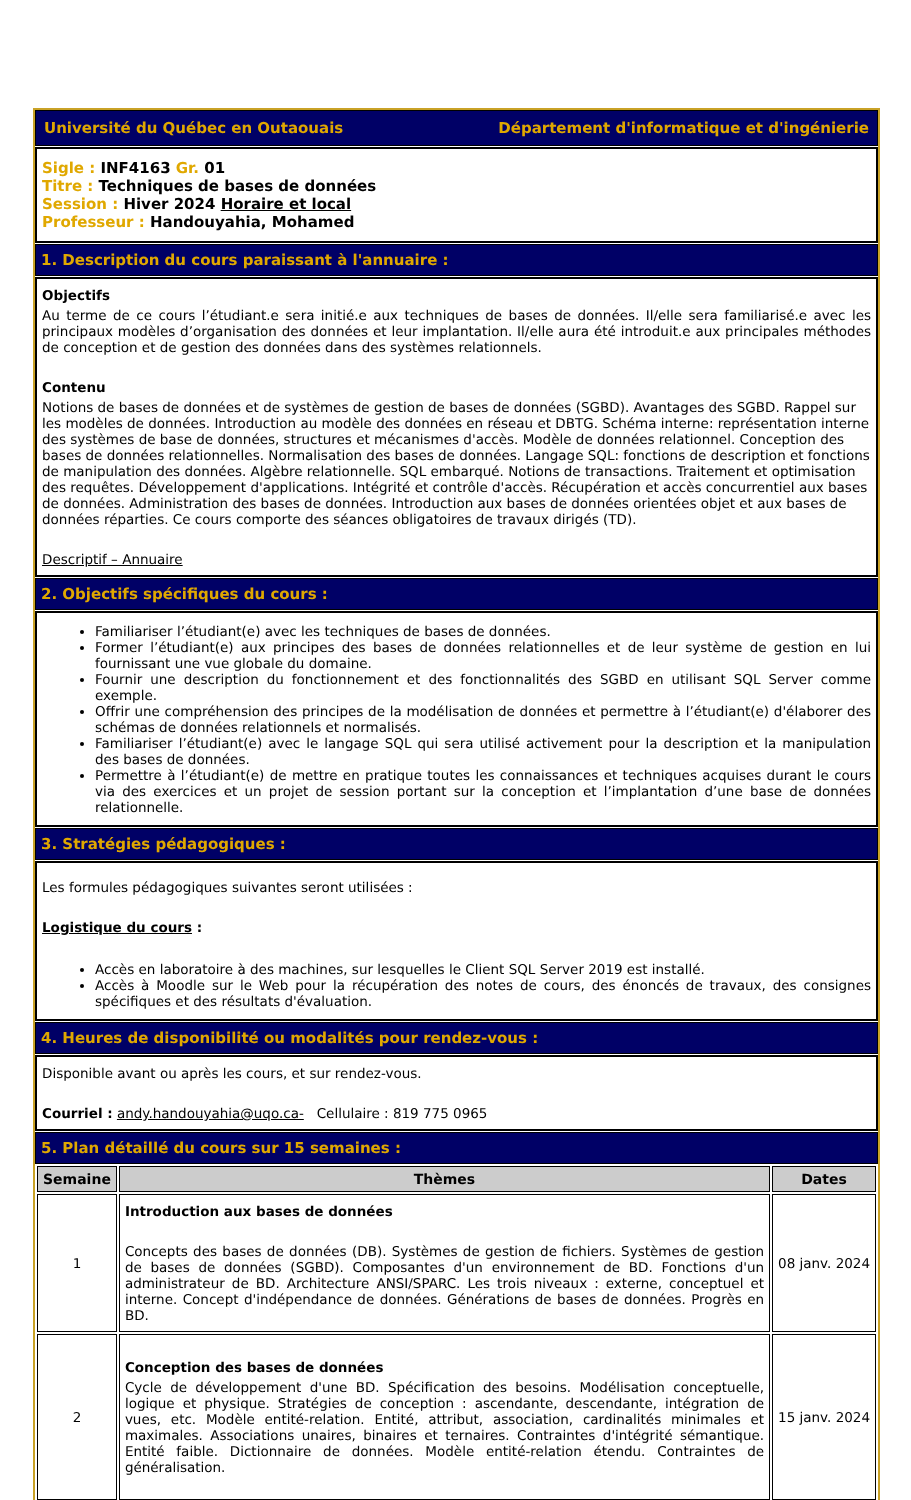Université du Québec en Outaouais Département d'informatique et d'ingénierie
Sigle : INF4163 Gr. 01
Titre : Techniques de bases de données
Session : Hiver 2024 Horaire et local
Professeur : Handouyahia, Mohamed
1. Description du cours paraissant à l'annuaire :
Objectifs
Au terme de ce cours l’étudiant.e sera initié.e aux techniques de bases de données. Il/elle sera familiarisé.e avec les principaux modèles d’organisation des données et leur implantation. Il/elle aura été introduit.e aux principales méthodes de conception et de gestion des données dans des systèmes relationnels.
Contenu
Notions de bases de données et de systèmes de gestion de bases de données (SGBD). Avantages des SGBD. Rappel sur les modèles de données. Introduction au modèle des données en réseau et DBTG. Schéma interne: représentation interne des systèmes de base de données, structures et mécanismes d'accès. Modèle de données relationnel. Conception des bases de données relationnelles. Normalisation des bases de données. Langage SQL: fonctions de description et fonctions de manipulation des données. Algèbre relationnelle. SQL embarqué. Notions de transactions. Traitement et optimisation des requêtes. Développement d'applications. Intégrité et contrôle d'accès. Récupération et accès concurrentiel aux bases de données. Administration des bases de données. Introduction aux bases de données orientées objet et aux bases de données réparties. Ce cours comporte des séances obligatoires de travaux dirigés (TD).
Descriptif – Annuaire
2. Objectifs spécifiques du cours :
Familiariser l’étudiant(e) avec les techniques de bases de données.
Former l’étudiant(e) aux principes des bases de données relationnelles et de leur système de gestion en lui fournissant une vue globale du domaine.
Fournir une description du fonctionnement et des fonctionnalités des SGBD en utilisant SQL Server comme exemple.
Offrir une compréhension des principes de la modélisation de données et permettre à l’étudiant(e) d'élaborer des schémas de données relationnels et normalisés.
Familiariser l’étudiant(e) avec le langage SQL qui sera utilisé activement pour la description et la manipulation des bases de données.
Permettre à l’étudiant(e) de mettre en pratique toutes les connaissances et techniques acquises durant le cours via des exercices et un projet de session portant sur la conception et l’implantation d’une base de données relationnelle.
3. Stratégies pédagogiques :
Les formules pédagogiques suivantes seront utilisées :
Logistique du cours :
Accès en laboratoire à des machines, sur lesquelles le Client SQL Server 2019 est installé.
Accès à Moodle sur le Web pour la récupération des notes de cours, des énoncés de travaux, des consignes spécifiques et des résultats d'évaluation.
4. Heures de disponibilité ou modalités pour rendez-vous :
Disponible avant ou après les cours, et sur rendez-vous.
Courriel : andy.handouyahia@uqo.ca- Cellulaire : 819 775 0965
5. Plan détaillé du cours sur 15 semaines :
| Semaine | Thèmes | Dates |
| --- | --- | --- |
| 1 | Introduction aux bases de données Concepts des bases de données (DB). Systèmes de gestion de fichiers. Systèmes de gestion de bases de données (SGBD). Composantes d'un environnement de BD. Fonctions d'un administrateur de BD. Architecture ANSI/SPARC. Les trois niveaux : externe, conceptuel et interne. Concept d'indépendance de données. Générations de bases de données. Progrès en BD. | 08 janv. 2024 |
| 2 | Conception des bases de données Cycle de développement d'une BD. Spécification des besoins. Modélisation conceptuelle, logique et physique. Stratégies de conception : ascendante, descendante, intégration de vues, etc. Modèle entité-relation. Entité, attribut, association, cardinalités minimales et maximales. Associations unaires, binaires et ternaires. Contraintes d'intégrité sémantique. Entité faible. Dictionnaire de données. Modèle entité-relation étendu. Contraintes de généralisation. | 15 janv. 2024 |